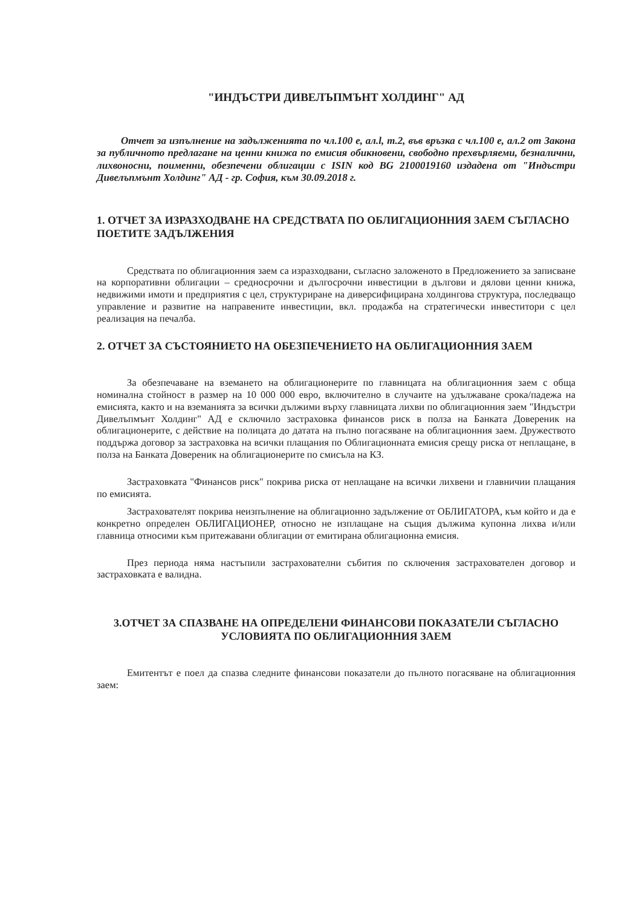"ИНДЪСТРИ ДИВЕЛЪПМЪНТ ХОЛДИНГ" АД
Отчет за изпълнение на задълженията по чл.100 е, ал.l, т.2, във връзка с чл.100 е, ал.2 от Закона за публичното предлагане на ценни книжа по емисия обикновени, свободно прехвърляеми, безналични, лихвоносни, поименни, обезпечени облигации с ISIN код BG 2100019160 издадена от "Индъстри Дивелъпмънт Холдинг" АД - гр. София, към 30.09.2018 г.
1. ОТЧЕТ ЗА ИЗРАЗХОДВАНЕ НА СРЕДСТВАТА ПО ОБЛИГАЦИОННИЯ ЗАЕМ СЪГЛАСНО ПОЕТИТЕ ЗАДЪЛЖЕНИЯ
Средствата по облигационния заем са изразходвани, съгласно заложеното в Предложението за записване на корпоративни облигации – средносрочни и дългосрочни инвестиции в дългови и дялови ценни книжа, недвижими имоти и предприятия с цел, структуриране на диверсифицирана холдингова структура, последващо управление и развитие на направените инвестиции, вкл. продажба на стратегически инвеститори с цел реализация на печалба.
2. ОТЧЕТ ЗА СЪСТОЯНИЕТО НА ОБЕЗПЕЧЕНИЕТО НА ОБЛИГАЦИОННИЯ ЗАЕМ
За обезпечаване на вземането на облигационерите по главницата на облигационния заем с обща номинална стойност в размер на 10 000 000 евро, включително в случаите на удължаване срока/падежа на емисията, както и на вземанията за всички дължими върху главницата лихви по облигационния заем "Индъстри Дивелъпмънт Холдинг" АД е сключило застраховка финансов риск в полза на Банката Довереник на облигационерите, с действие на полицата до датата на пълно погасяване на облигационния заем. Дружеството поддържа договор за застраховка на всички плащания по Облигационната емисия срещу риска от неплащане, в полза на Банката Довереник на облигационерите по смисъла на КЗ.
Застраховката "Финансов риск" покрива риска от неплащане на всички лихвени и главничии плащания по емисията.
Застрахователят покрива неизпълнение на облигационно задължение от ОБЛИГАТОРА, към който и да е конкретно определен ОБЛИГАЦИОНЕР, относно не изплащане на същия дължима купонна лихва и/или главница относими към притежавани облигации от емитирана облигационна емисия.
През периода няма настъпили застрахователни събития по сключения застрахователен договор и застраховката е валидна.
3.ОТЧЕТ ЗА СПАЗВАНЕ НА ОПРЕДЕЛЕНИ ФИНАНСОВИ ПОКАЗАТЕЛИ СЪГЛАСНО УСЛОВИЯТА ПО ОБЛИГАЦИОННИЯ ЗАЕМ
Емитентът е поел да спазва следните финансови показатели до пълното погасяване на облигационния заем: